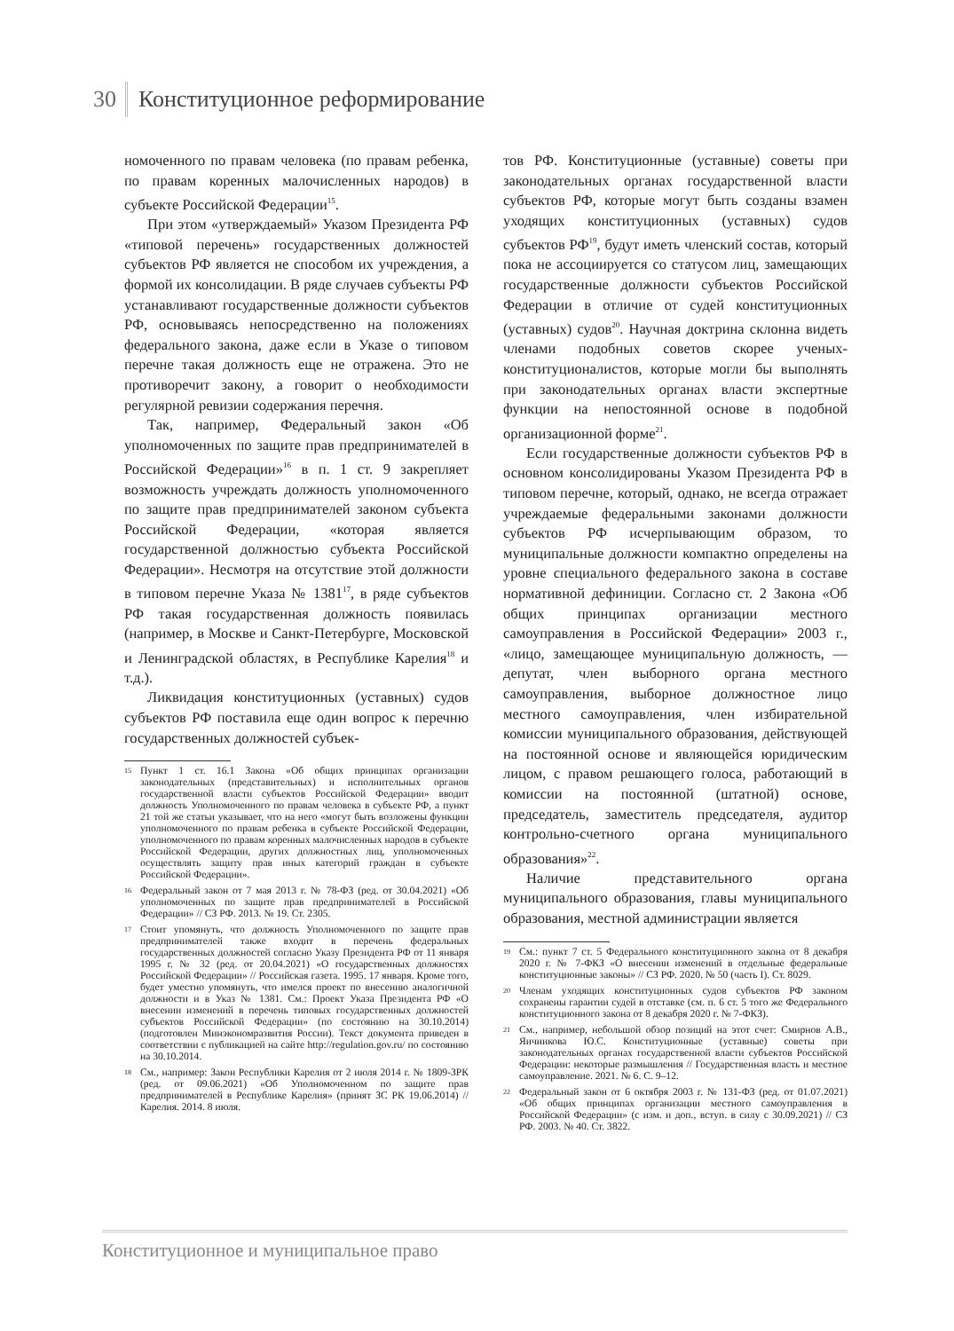30 Конституционное реформирование
номоченного по правам человека (по правам ребенка, по правам коренных малочисленных народов) в субъекте Российской Федерации<sup>15</sup>.
При этом «утверждаемый» Указом Президента РФ «типовой перечень» государственных должностей субъектов РФ является не способом их учреждения, а формой их консолидации. В ряде случаев субъекты РФ устанавливают государственные должности субъектов РФ, основываясь непосредственно на положениях федерального закона, даже если в Указе о типовом перечне такая должность еще не отражена. Это не противоречит закону, а говорит о необходимости регулярной ревизии содержания перечня.
Так, например, Федеральный закон «Об уполномоченных по защите прав предпринимателей в Российской Федерации»<sup>16</sup> в п. 1 ст. 9 закрепляет возможность учреждать должность уполномоченного по защите прав предпринимателей законом субъекта Российской Федерации, «которая является государственной должностью субъекта Российской Федерации». Несмотря на отсутствие этой должности в типовом перечне Указа № 1381<sup>17</sup>, в ряде субъектов РФ такая государственная должность появилась (например, в Москве и Санкт-Петербурге, Московской и Ленинградской областях, в Республике Карелия<sup>18</sup> и т.д.).
Ликвидация конституционных (уставных) судов субъектов РФ поставила еще один вопрос к перечню государственных должностей субъек-
15 Пункт 1 ст. 16.1 Закона «Об общих принципах организации законодательных (представительных) и исполнительных органов государственной власти субъектов Российской Федерации» вводит должность Уполномоченного по правам человека в субъекте РФ, а пункт 21 той же статьи указывает, что на него «могут быть возложены функции уполномоченного по правам ребенка в субъекте Российской Федерации, уполномоченного по правам коренных малочисленных народов в субъекте Российской Федерации, других должностных лиц, уполномоченных осуществлять защиту прав иных категорий граждан в субъекте Российской Федерации».
16 Федеральный закон от 7 мая 2013 г. № 78-ФЗ (ред. от 30.04.2021) «Об уполномоченных по защите прав предпринимателей в Российской Федерации» // СЗ РФ. 2013. № 19. Ст. 2305.
17 Стоит упомянуть, что должность Уполномоченного по защите прав предпринимателей также входит в перечень федеральных государственных должностей согласно Указу Президента РФ от 11 января 1995 г. № 32 (ред. от 20.04.2021) «О государственных должностях Российской Федерации» // Российская газета. 1995. 17 января. Кроме того, будет уместно упомянуть, что имелся проект по внесению аналогичной должности и в Указ № 1381. См.: Проект Указа Президента РФ «О внесении изменений в перечень типовых государственных должностей субъектов Российской Федерации» (по состоянию на 30.10.2014) (подготовлен Минэкономразвития России). Текст документа приведен в соответствии с публикацией на сайте http://regulation.gov.ru/ по состоянию на 30.10.2014.
18 См., например: Закон Республики Карелия от 2 июля 2014 г. № 1809-ЗРК (ред. от 09.06.2021) «Об Уполномоченном по защите прав предпринимателей в Республике Карелия» (принят ЗС РК 19.06.2014) // Карелия. 2014. 8 июля.
тов РФ. Конституционные (уставные) советы при законодательных органах государственной власти субъектов РФ, которые могут быть созданы взамен уходящих конституционных (уставных) судов субъектов РФ<sup>19</sup>, будут иметь членский состав, который пока не ассоциируется со статусом лиц, замещающих государственные должности субъектов Российской Федерации в отличие от судей конституционных (уставных) судов<sup>20</sup>. Научная доктрина склонна видеть членами подобных советов скорее ученых-конституционалистов, которые могли бы выполнять при законодательных органах власти экспертные функции на непостоянной основе в подобной организационной форме<sup>21</sup>.
Если государственные должности субъектов РФ в основном консолидированы Указом Президента РФ в типовом перечне, который, однако, не всегда отражает учреждаемые федеральными законами должности субъектов РФ исчерпывающим образом, то муниципальные должности компактно определены на уровне специального федерального закона в составе нормативной дефиниции. Согласно ст. 2 Закона «Об общих принципах организации местного самоуправления в Российской Федерации» 2003 г., «лицо, замещающее муниципальную должность, — депутат, член выборного органа местного самоуправления, выборное должностное лицо местного самоуправления, член избирательной комиссии муниципального образования, действующей на постоянной основе и являющейся юридическим лицом, с правом решающего голоса, работающий в комиссии на постоянной (штатной) основе, председатель, заместитель председателя, аудитор контрольно-счетного органа муниципального образования»<sup>22</sup>.
Наличие представительного органа муниципального образования, главы муниципального образования, местной администрации является
19 См.: пункт 7 ст. 5 Федерального конституционного закона от 8 декабря 2020 г. № 7-ФКЗ «О внесении изменений в отдельные федеральные конституционные законы» // СЗ РФ. 2020. № 50 (часть I). Ст. 8029.
20 Членам уходящих конституционных судов субъектов РФ законом сохранены гарантии судей в отставке (см. п. 6 ст. 5 того же Федерального конституционного закона от 8 декабря 2020 г. № 7-ФКЗ).
21 См., например, небольшой обзор позиций на этот счет: Смирнов А.В., Яичникова Ю.С. Конституционные (уставные) советы при законодательных органах государственной власти субъектов Российской Федерации: некоторые размышления // Государственная власть и местное самоуправление. 2021. № 6. С. 9–12.
22 Федеральный закон от 6 октября 2003 г. № 131-ФЗ (ред. от 01.07.2021) «Об общих принципах организации местного самоуправления в Российской Федерации» (с изм. и доп., вступ. в силу с 30.09.2021) // СЗ РФ. 2003. № 40. Ст. 3822.
Конституционное и муниципальное право